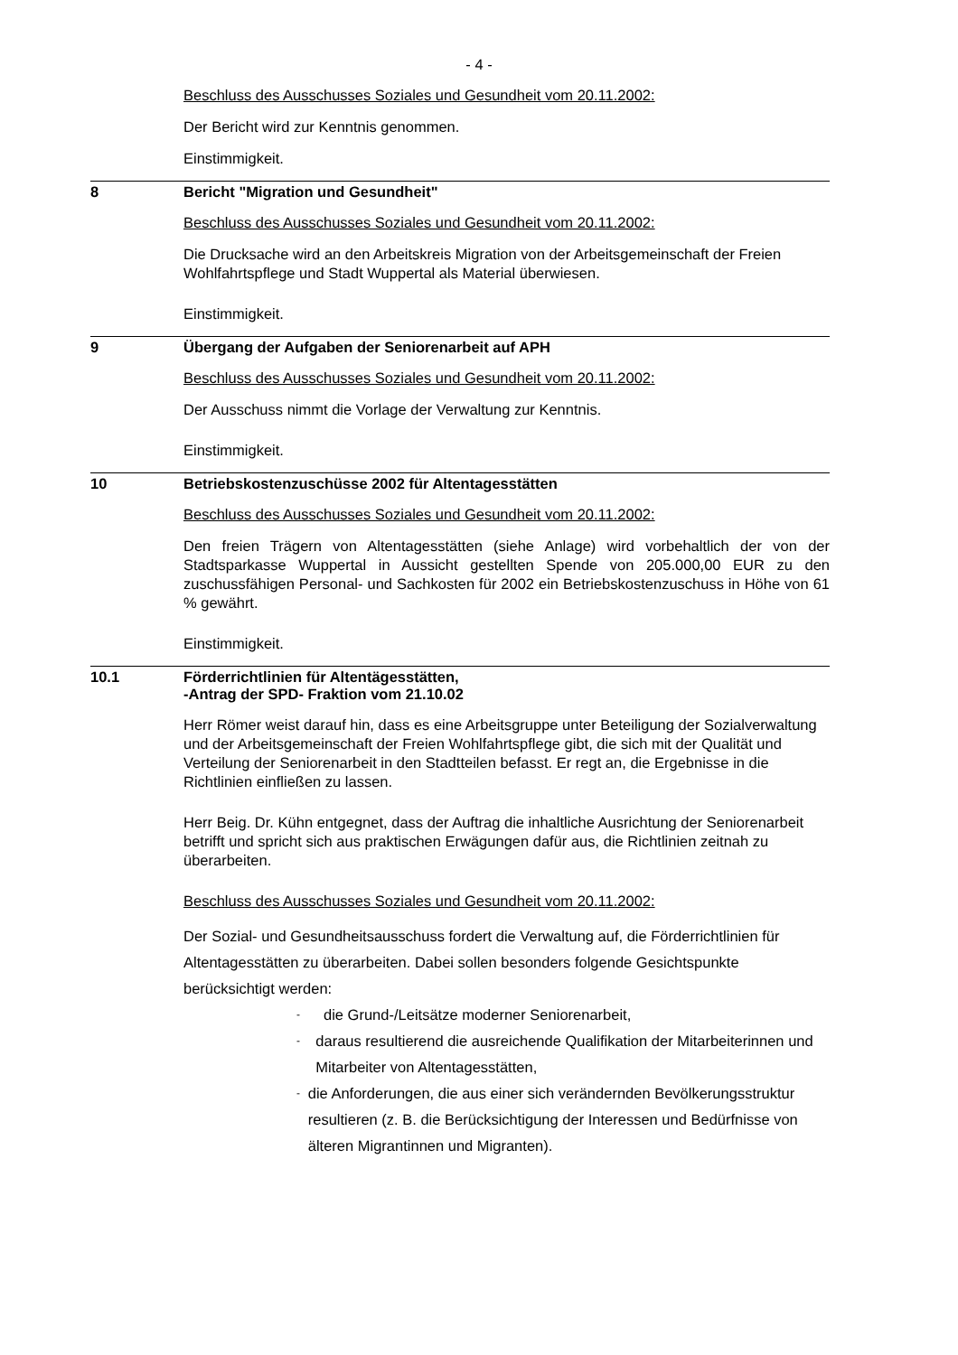- 4 -
Beschluss des Ausschusses Soziales und Gesundheit vom 20.11.2002:
Der Bericht wird zur Kenntnis genommen.
Einstimmigkeit.
8 Bericht "Migration und Gesundheit"
Beschluss des Ausschusses Soziales und Gesundheit vom 20.11.2002:
Die Drucksache wird an den Arbeitskreis Migration von der Arbeitsgemeinschaft der Freien Wohlfahrtspflege und Stadt Wuppertal als Material überwiesen.
Einstimmigkeit.
9 Übergang der Aufgaben der Seniorenarbeit auf APH
Beschluss des Ausschusses Soziales und Gesundheit vom 20.11.2002:
Der Ausschuss nimmt die Vorlage der Verwaltung zur Kenntnis.
Einstimmigkeit.
10 Betriebskostenzuschüsse 2002 für Altentagesstätten
Beschluss des Ausschusses Soziales und Gesundheit vom 20.11.2002:
Den freien Trägern von Altentagesstätten (siehe Anlage) wird vorbehaltlich der von der Stadtsparkasse Wuppertal in Aussicht gestellten Spende von 205.000,00 EUR zu den zuschussfähigen Personal- und Sachkosten für 2002 ein Betriebskostenzuschuss in Höhe von 61 % gewährt.
Einstimmigkeit.
10.1 Förderrichtlinien für Altentägesstätten,
-Antrag der SPD- Fraktion vom 21.10.02
Herr Römer weist darauf hin, dass es eine Arbeitsgruppe unter Beteiligung der Sozialverwaltung und der Arbeitsgemeinschaft der Freien Wohlfahrtspflege gibt, die sich mit der Qualität und Verteilung der Seniorenarbeit in den Stadtteilen befasst. Er regt an, die Ergebnisse in die Richtlinien einfließen zu lassen.
Herr Beig. Dr. Kühn entgegnet, dass der Auftrag die inhaltliche Ausrichtung der Seniorenarbeit betrifft und spricht sich aus praktischen Erwägungen dafür aus, die Richtlinien zeitnah zu überarbeiten.
Beschluss des Ausschusses Soziales und Gesundheit vom 20.11.2002:
Der Sozial- und Gesundheitsausschuss fordert die Verwaltung auf, die Förderrichtlinien für Altentagesstätten zu überarbeiten. Dabei sollen besonders folgende Gesichtspunkte berücksichtigt werden:
- die Grund-/Leitsätze moderner Seniorenarbeit,
- daraus resultierend die ausreichende Qualifikation der Mitarbeiterinnen und Mitarbeiter von Altentagesstätten,
- die Anforderungen, die aus einer sich verändernden Bevölkerungsstruktur resultieren (z. B. die Berücksichtigung der Interessen und Bedürfnisse von älteren Migrantinnen und Migranten).